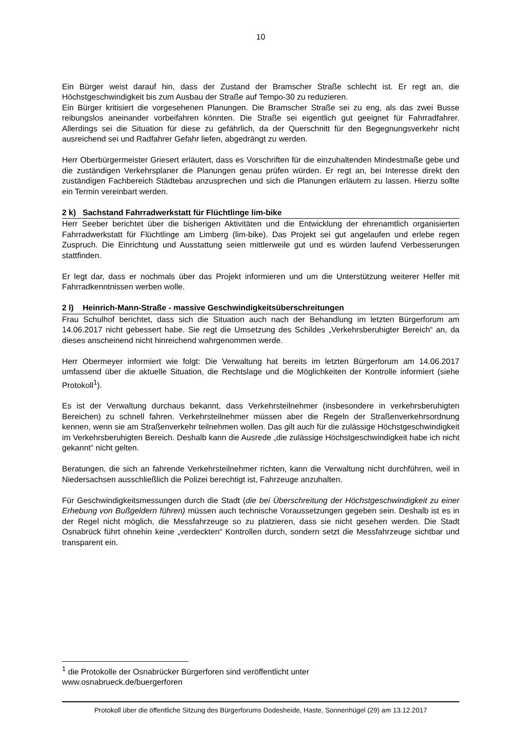10
Ein Bürger weist darauf hin, dass der Zustand der Bramscher Straße schlecht ist. Er regt an, die Höchstgeschwindigkeit bis zum Ausbau der Straße auf Tempo-30 zu reduzieren.
Ein Bürger kritisiert die vorgesehenen Planungen. Die Bramscher Straße sei zu eng, als das zwei Busse reibungslos aneinander vorbeifahren könnten. Die Straße sei eigentlich gut geeignet für Fahrradfahrer. Allerdings sei die Situation für diese zu gefährlich, da der Querschnitt für den Begegnungsverkehr nicht ausreichend sei und Radfahrer Gefahr liefen, abgedrängt zu werden.
Herr Oberbürgermeister Griesert erläutert, dass es Vorschriften für die einzuhaltenden Mindestmaße gebe und die zuständigen Verkehrsplaner die Planungen genau prüfen würden. Er regt an, bei Interesse direkt den zuständigen Fachbereich Städtebau anzusprechen und sich die Planungen erläutern zu lassen. Hierzu sollte ein Termin vereinbart werden.
2 k) Sachstand Fahrradwerkstatt für Flüchtlinge lim-bike
Herr Seeber berichtet über die bisherigen Aktivitäten und die Entwicklung der ehrenamtlich organisierten Fahrradwerkstatt für Flüchtlinge am Limberg (lim-bike). Das Projekt sei gut angelaufen und erlebe regen Zuspruch. Die Einrichtung und Ausstattung seien mittlerweile gut und es würden laufend Verbesserungen stattfinden.
Er legt dar, dass er nochmals über das Projekt informieren und um die Unterstützung weiterer Helfer mit Fahrradkenntnissen werben wolle.
2 l) Heinrich-Mann-Straße - massive Geschwindigkeitsüberschreitungen
Frau Schulhof berichtet, dass sich die Situation auch nach der Behandlung im letzten Bürgerforum am 14.06.2017 nicht gebessert habe. Sie regt die Umsetzung des Schildes „Verkehrsberuhigter Bereich“ an, da dieses anscheinend nicht hinreichend wahrgenommen werde.
Herr Obermeyer informiert wie folgt: Die Verwaltung hat bereits im letzten Bürgerforum am 14.06.2017 umfassend über die aktuelle Situation, die Rechtslage und die Möglichkeiten der Kontrolle informiert (siehe Protokoll<sup>1</sup>).
Es ist der Verwaltung durchaus bekannt, dass Verkehrsteilnehmer (insbesondere in verkehrsberuhigten Bereichen) zu schnell fahren. Verkehrsteilnehmer müssen aber die Regeln der Straßenverkehrsordnung kennen, wenn sie am Straßenverkehr teilnehmen wollen. Das gilt auch für die zulässige Höchstgeschwindigkeit im Verkehrsberuhigten Bereich. Deshalb kann die Ausrede „die zulässige Höchstgeschwindigkeit habe ich nicht gekannt“ nicht gelten.
Beratungen, die sich an fahrende Verkehrsteilnehmer richten, kann die Verwaltung nicht durchführen, weil in Niedersachsen ausschließlich die Polizei berechtigt ist, Fahrzeuge anzuhalten.
Für Geschwindigkeitsmessungen durch die Stadt (die bei Überschreitung der Höchstgeschwindigkeit zu einer Erhebung von Bußgeldern führen) müssen auch technische Voraussetzungen gegeben sein. Deshalb ist es in der Regel nicht möglich, die Messfahrzeuge so zu platzieren, dass sie nicht gesehen werden. Die Stadt Osnabrück führt ohnehin keine „verdeckten“ Kontrollen durch, sondern setzt die Messfahrzeuge sichtbar und transparent ein.
<sup>1</sup> die Protokolle der Osnabrücker Bürgerforen sind veröffentlicht unter
www.osnabrueck.de/buergerforen
Protokoll über die öffentliche Sitzung des Bürgerforums Dodesheide, Haste, Sonnenhügel (29) am 13.12.2017